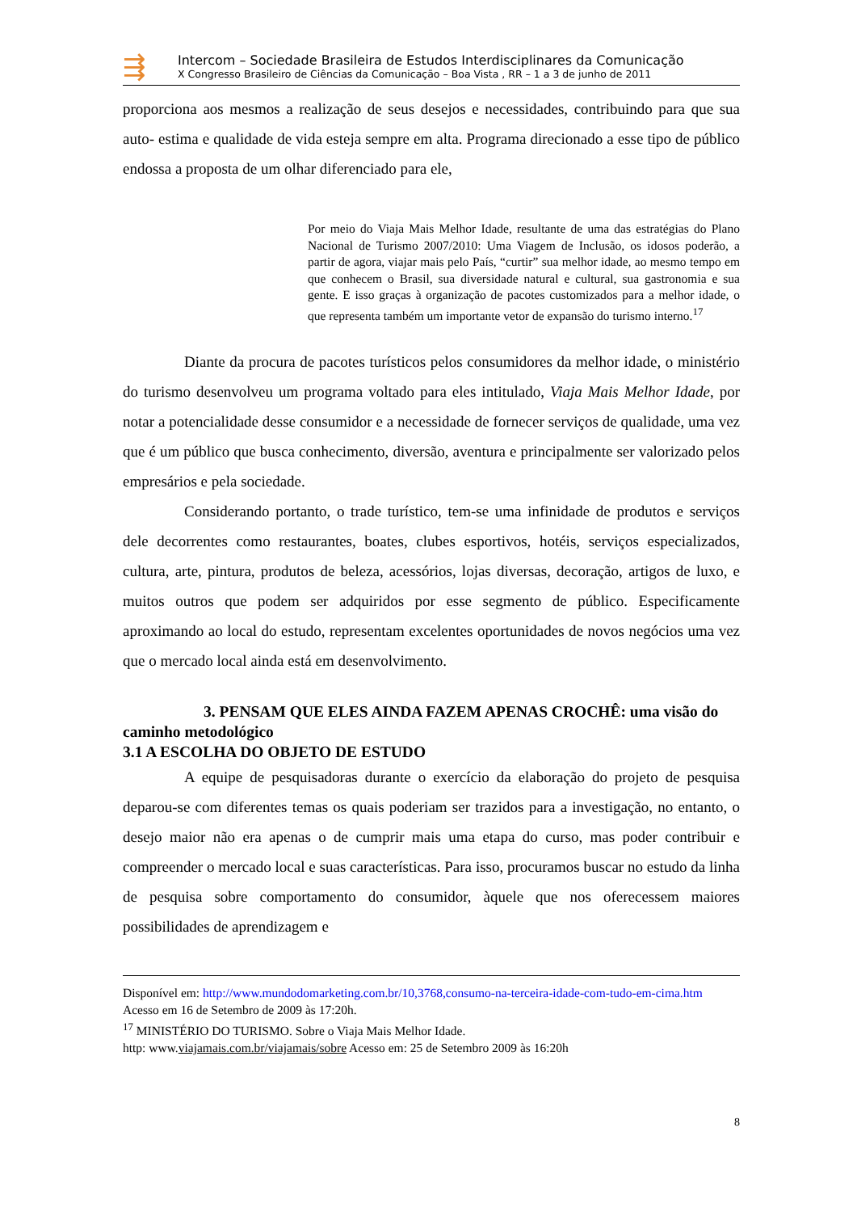⇶
Intercom – Sociedade Brasileira de Estudos Interdisciplinares da Comunicação
X Congresso Brasileiro de Ciências da Comunicação – Boa Vista , RR – 1 a 3 de junho de 2011
proporciona aos mesmos a realização de seus desejos e necessidades, contribuindo para que sua auto- estima e qualidade de vida esteja sempre em alta. Programa direcionado a esse tipo de público endossa a proposta de um olhar diferenciado para ele,
Por meio do Viaja Mais Melhor Idade, resultante de uma das estratégias do Plano Nacional de Turismo 2007/2010: Uma Viagem de Inclusão, os idosos poderão, a partir de agora, viajar mais pelo País, “curtir” sua melhor idade, ao mesmo tempo em que conhecem o Brasil, sua diversidade natural e cultural, sua gastronomia e sua gente. E isso graças à organização de pacotes customizados para a melhor idade, o que representa também um importante vetor de expansão do turismo interno.<sup>17</sup>
Diante da procura de pacotes turísticos pelos consumidores da melhor idade, o ministério do turismo desenvolveu um programa voltado para eles intitulado, Viaja Mais Melhor Idade, por notar a potencialidade desse consumidor e a necessidade de fornecer serviços de qualidade, uma vez que é um público que busca conhecimento, diversão, aventura e principalmente ser valorizado pelos empresários e pela sociedade.
Considerando portanto, o trade turístico, tem-se uma infinidade de produtos e serviços dele decorrentes como restaurantes, boates, clubes esportivos, hotéis, serviços especializados, cultura, arte, pintura, produtos de beleza, acessórios, lojas diversas, decoração, artigos de luxo, e muitos outros que podem ser adquiridos por esse segmento de público. Especificamente aproximando ao local do estudo, representam excelentes oportunidades de novos negócios uma vez que o mercado local ainda está em desenvolvimento.
3. PENSAM QUE ELES AINDA FAZEM APENAS CROCHÊ: uma visão do caminho metodológico
3.1 A ESCOLHA DO OBJETO DE ESTUDO
A equipe de pesquisadoras durante o exercício da elaboração do projeto de pesquisa deparou-se com diferentes temas os quais poderiam ser trazidos para a investigação, no entanto, o desejo maior não era apenas o de cumprir mais uma etapa do curso, mas poder contribuir e compreender o mercado local e suas características. Para isso, procuramos buscar no estudo da linha de pesquisa sobre comportamento do consumidor, àquele que nos oferecessem maiores possibilidades de aprendizagem e
Disponível em: http://www.mundodomarketing.com.br/10,3768,consumo-na-terceira-idade-com-tudo-em-cima.htm Acesso em 16 de Setembro de 2009 às 17:20h.
<sup>17</sup> MINISTÉRIO DO TURISMO. Sobre o Viaja Mais Melhor Idade.
http: www.viajamais.com.br/viajamais/sobre Acesso em: 25 de Setembro 2009 às 16:20h
8